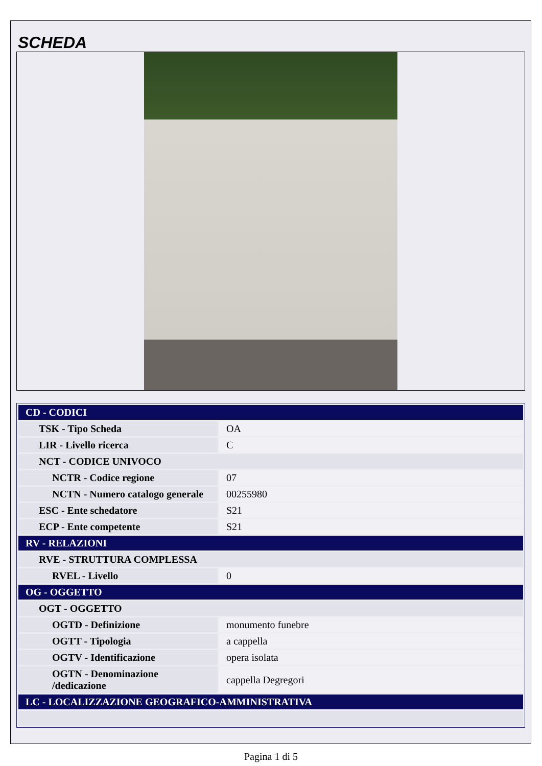SCHEDA
| CD - CODICI | |
| TSK - Tipo Scheda | OA |
| LIR - Livello ricerca | C |
| NCT - CODICE UNIVOCO | |
| NCTR - Codice regione | 07 |
| NCTN - Numero catalogo generale | 00255980 |
| ESC - Ente schedatore | S21 |
| ECP - Ente competente | S21 |
| RV - RELAZIONI | |
| RVE - STRUTTURA COMPLESSA | |
| RVEL - Livello | 0 |
| OG - OGGETTO | |
| OGT - OGGETTO | |
| OGTD - Definizione | monumento funebre |
| OGTT - Tipologia | a cappella |
| OGTV - Identificazione | opera isolata |
| OGTN - Denominazione /dedicazione | cappella Degregori |
| LC - LOCALIZZAZIONE GEOGRAFICO-AMMINISTRATIVA | |
Pagina 1 di 5